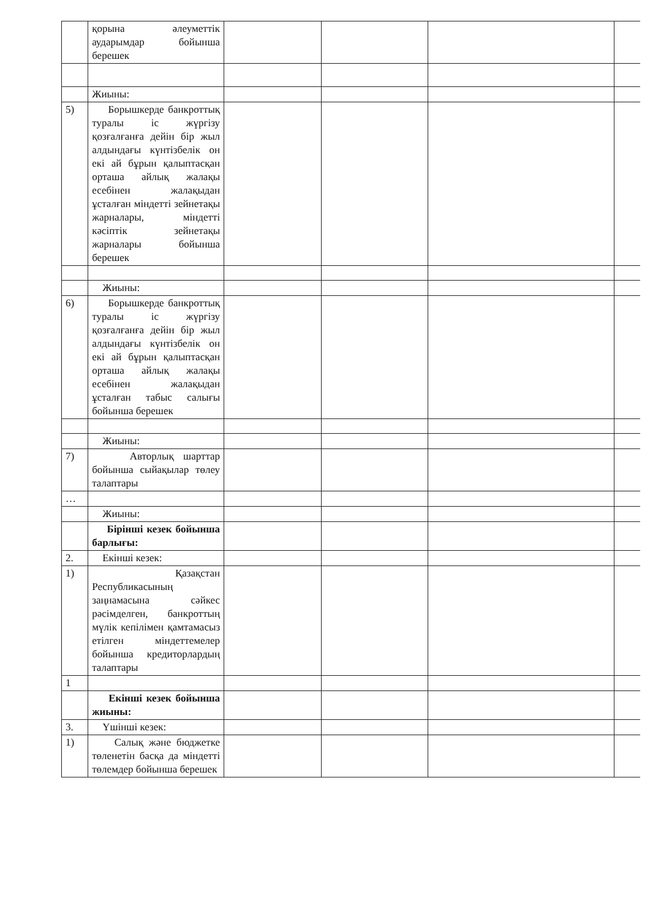| | қорына әлеуметтік аударымдар бойынша берешек | | | | |
| | Жиыны: | | | | |
| 5) | Борышкерде банкроттық туралы іс жүргізу қозғалғанға дейін бір жыл алдындағы күнтізбелік он екі ай бұрын қалыптасқан орташа айлық жалақы есебінен жалақыдан ұсталған міндетті зейнетақы жарналары, міндетті кәсіптік зейнетақы жарналары бойынша берешек | | | | |
| | Жиыны: | | | | |
| 6) | Борышкерде банкроттық туралы іс жүргізу қозғалғанға дейін бір жыл алдындағы күнтізбелік он екі ай бұрын қалыптасқан орташа айлық жалақы есебінен жалақыдан ұсталған табыс салығы бойынша берешек | | | | |
| | Жиыны: | | | | |
| 7) | Авторлық шарттар бойынша сыйақылар төлеу талаптары | | | | |
| … | | | | | |
| | Жиыны: | | | | |
| | Бірінші кезек бойынша барлығы: | | | | |
| 2. | Екінші кезек: | | | | |
| 1) | Қазақстан Республикасының заңнамасына сәйкес рәсімделген, банкроттың мүлік кепілімен қамтамасыз етілген міндеттемелер бойынша кредиторлардың талаптары | | | | |
| 1 | | | | | |
| | Екінші кезек бойынша жиыны: | | | | |
| 3. | Үшінші кезек: | | | | |
| 1) | Салық және бюджетке төленетін басқа да міндетті төлемдер бойынша берешек | | | | |